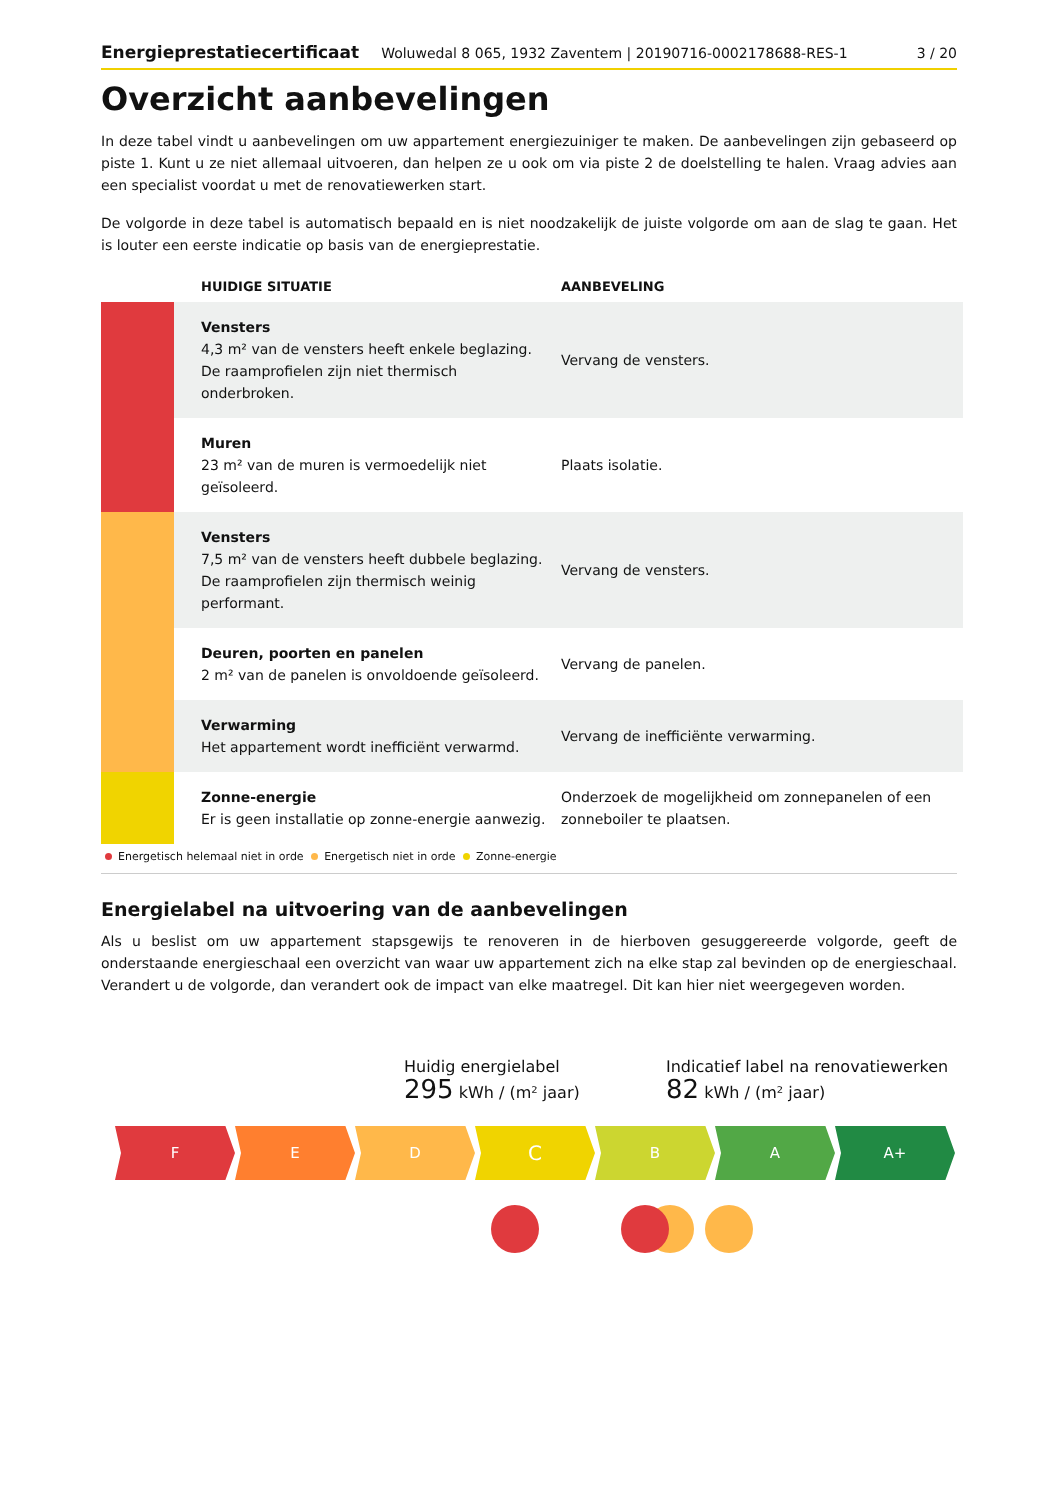Energieprestatiecertificaat Woluwedal 8 065, 1932 Zaventem | 20190716-0002178688-RES-1 3 / 20
Overzicht aanbevelingen
In deze tabel vindt u aanbevelingen om uw appartement energiezuiniger te maken. De aanbevelingen zijn gebaseerd op piste 1. Kunt u ze niet allemaal uitvoeren, dan helpen ze u ook om via piste 2 de doelstelling te halen. Vraag advies aan een specialist voordat u met de renovatiewerken start.
De volgorde in deze tabel is automatisch bepaald en is niet noodzakelijk de juiste volgorde om aan de slag te gaan. Het is louter een eerste indicatie op basis van de energieprestatie.
| | HUIDIGE SITUATIE | AANBEVELING |
| --- | --- | --- |
| | Vensters 4,3 m² van de vensters heeft enkele beglazing. De raamprofielen zijn niet thermisch onderbroken. | Vervang de vensters. |
| | Muren 23 m² van de muren is vermoedelijk niet geïsoleerd. | Plaats isolatie. |
| | Vensters 7,5 m² van de vensters heeft dubbele beglazing. De raamprofielen zijn thermisch weinig performant. | Vervang de vensters. |
| | Deuren, poorten en panelen 2 m² van de panelen is onvoldoende geïsoleerd. | Vervang de panelen. |
| | Verwarming Het appartement wordt inefficiënt verwarmd. | Vervang de inefficiënte verwarming. |
| | Zonne-energie Er is geen installatie op zonne-energie aanwezig. | Onderzoek de mogelijkheid om zonnepanelen of een zonneboiler te plaatsen. |
Energetisch helemaal niet in orde Energetisch niet in orde Zonne-energie
Energielabel na uitvoering van de aanbevelingen
Als u beslist om uw appartement stapsgewijs te renoveren in de hierboven gesuggereerde volgorde, geeft de onderstaande energieschaal een overzicht van waar uw appartement zich na elke stap zal bevinden op de energieschaal. Verandert u de volgorde, dan verandert ook de impact van elke maatregel. Dit kan hier niet weergegeven worden.
Huidig energielabel
295 kWh / (m² jaar)
Indicatief label na renovatiewerken
82 kWh / (m² jaar)
F E D
C
B A A+